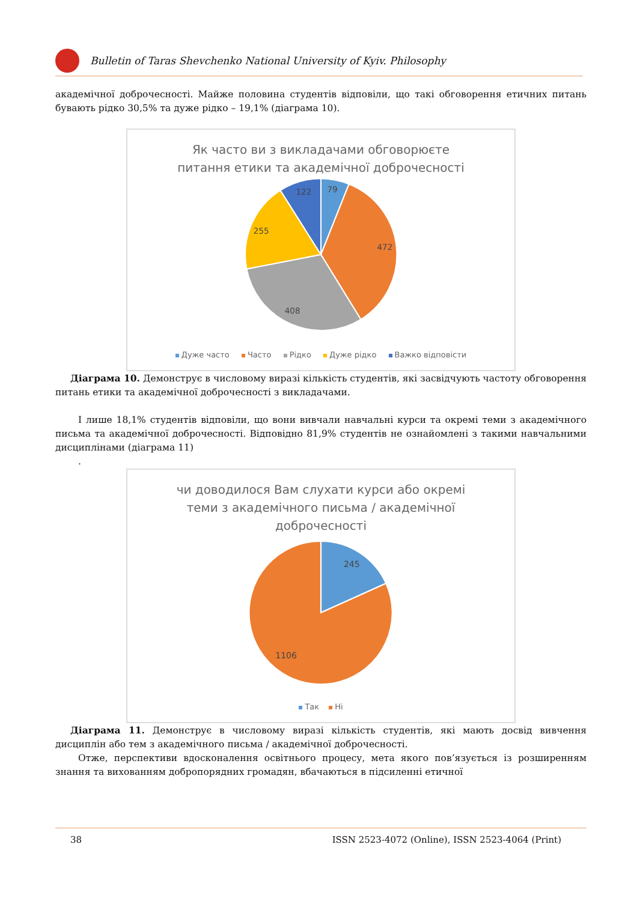Bulletin of Taras Shevchenko National University of Kyiv. Philosophy
академічної доброчесності. Майже половина студентів відповіли, що такі обговорення етичних питань бувають рідко 30,5% та дуже рідко – 19,1% (діаграма 10).
Як часто ви з викладачами обговорюєте
питання етики та академічної доброчесності
79
122
472
255
408
Дуже часто Часто Рідко Дуже рідко Важко відповісти
Діаграма 10. Демонструє в числовому виразі кількість студентів, які засвідчують частоту обговорення питань етики та академічної доброчесності з викладачами.
І лише 18,1% студентів відповіли, що вони вивчали навчальні курси та окремі теми з академічного письма та академічної доброчесності. Відповідно 81,9% студентів не ознайомлені з такими навчальними дисциплінами (діаграма 11)
.
чи доводилося Вам слухати курси або окремі
теми з академічного письма / академічної
доброчесності
245
1106
Так Ні
Діаграма 11. Демонструє в числовому виразі кількість студентів, які мають досвід вивчення дисциплін або тем з академічного письма / академічної доброчесності.
Отже, перспективи вдосконалення освітнього процесу, мета якого пов’язується із розширенням знання та вихованням добропорядних громадян, вбачаються в підсиленні етичної
38 ISSN 2523-4072 (Online), ISSN 2523-4064 (Print)